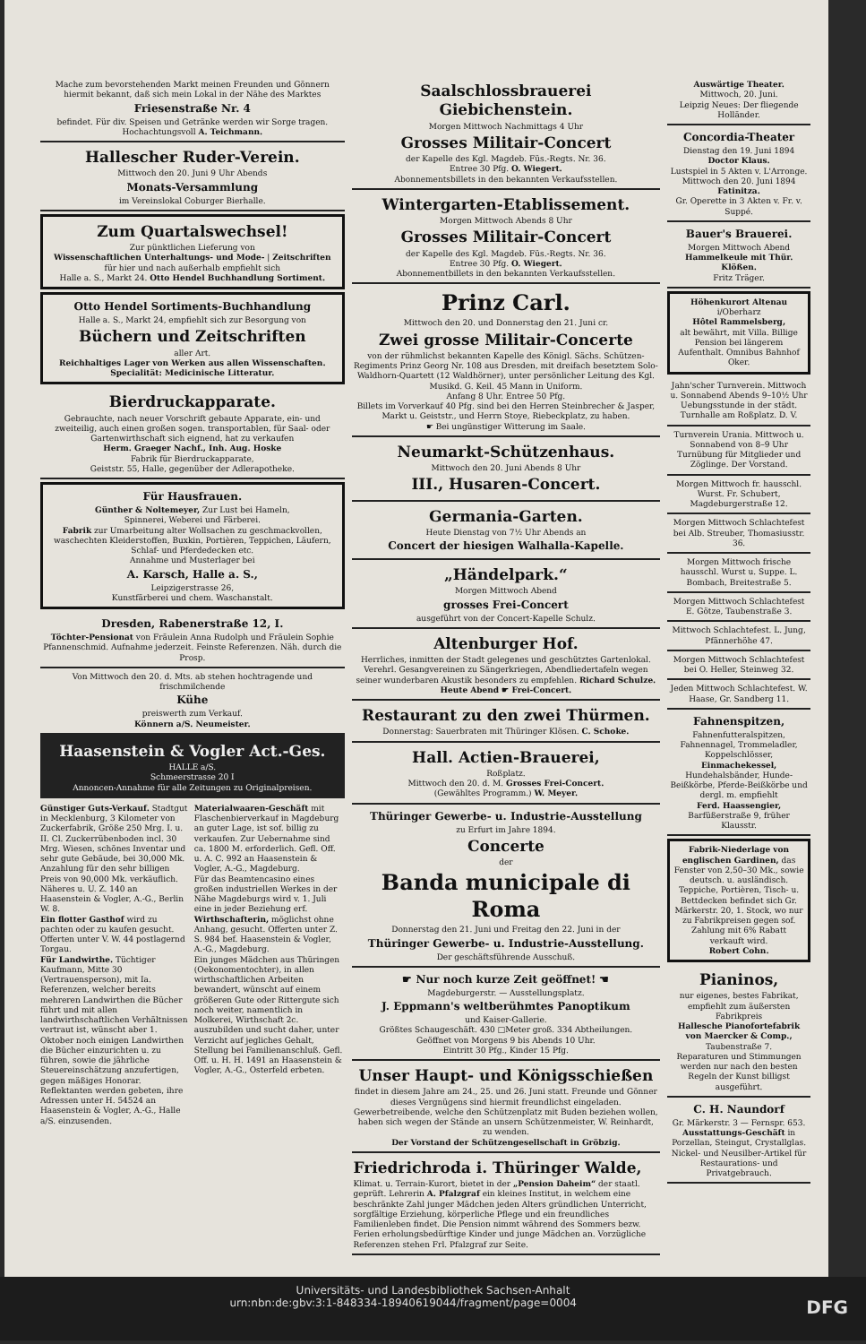Mache zum bevorstehenden Markt meinen Freunden und Gönnern hiermit bekannt, daß sich mein Lokal in der Nähe des Marktes
Friesenstraße Nr. 4
befindet. Für div. Speisen und Getränke werden wir Sorge tragen. Hochachtungsvoll A. Teichmann.
Hallescher Ruder-Verein.
Mittwoch den 20. Juni 9 Uhr Abends
Monats-Versammlung
im Vereinslokal Coburger Bierhalle.
Zum Quartalswechsel!
Zur pünktlichen Lieferung von
Wissenschaftlichen Unterhaltungs- und Mode- | Zeitschriften
für hier und nach außerhalb empfiehlt sich
Halle a. S., Markt 24. Otto Hendel Buchhandlung Sortiment.
Otto Hendel Sortiments-Buchhandlung
Halle a. S., Markt 24, empfiehlt sich zur Besorgung von
Büchern und Zeitschriften
aller Art.
Reichhaltiges Lager von Werken aus allen Wissenschaften.
Specialität: Medicinische Litteratur.
Bierdruckapparate.
Gebrauchte, nach neuer Vorschrift gebaute Apparate, ein- und zweiteilig, auch einen großen sogen. transportablen, für Saal- oder Gartenwirthschaft sich eignend, hat zu verkaufen
Herm. Graeger Nachf., Inh. Aug. Hoske
Fabrik für Bierdruckapparate,
Geiststr. 55, Halle, gegenüber der Adlerapotheke.
Für Hausfrauen.
Günther & Noltemeyer, Zur Lust bei Hameln,
Spinnerei, Weberei und Färberei.
Fabrik zur Umarbeitung alter Wollsachen zu geschmackvollen, waschechten Kleiderstoffen, Buxkin, Portièren, Teppichen, Läufern, Schlaf- und Pferdedecken etc.
Annahme und Musterlager bei
A. Karsch, Halle a. S.,
Leipzigerstrasse 26,
Kunstfärberei und chem. Waschanstalt.
Dresden, Rabenerstraße 12, I.
Töchter-Pensionat von Fräulein Anna Rudolph und Fräulein Sophie Pfannenschmid. Aufnahme jederzeit. Feinste Referenzen. Näh. durch die Prosp.
Von Mittwoch den 20. d. Mts. ab stehen hochtragende und frischmilchende
Kühe
preiswerth zum Verkauf.
Könnern a/S. Neumeister.
Haasenstein & Vogler Act.-Ges.
HALLE a/S.
Schmeerstrasse 20 I
Annoncen-Annahme für alle Zeitungen zu Originalpreisen.
Günstiger Guts-Verkauf. Stadtgut in Mecklenburg, 3 Kilometer von Zuckerfabrik, Größe 250 Mrg. I. u. II. Cl. Zuckerrübenboden incl. 30 Mrg. Wiesen, schönes Inventar und sehr gute Gebäude, bei 30,000 Mk. Anzahlung für den sehr billigen Preis von 90,000 Mk. verkäuflich. Näheres u. U. Z. 140 an Haasenstein & Vogler, A.-G., Berlin W. 8.
Ein flotter Gasthof wird zu pachten oder zu kaufen gesucht. Offerten unter V. W. 44 postlagernd Torgau.
Für Landwirthe. Tüchtiger Kaufmann, Mitte 30 (Vertrauensperson), mit Ia. Referenzen, welcher bereits mehreren Landwirthen die Bücher führt und mit allen landwirthschaftlichen Verhältnissen vertraut ist, wünscht aber 1. Oktober noch einigen Landwirthen die Bücher einzurichten u. zu führen, sowie die jährliche Steuereinschätzung anzufertigen, gegen mäßiges Honorar. Reflektanten werden gebeten, ihre Adressen unter H. 54524 an Haasenstein & Vogler, A.-G., Halle a/S. einzusenden.
Materialwaaren-Geschäft mit Flaschenbierverkauf in Magdeburg an guter Lage, ist sof. billig zu verkaufen. Zur Uebernahme sind ca. 1800 M. erforderlich. Gefl. Off. u. A. C. 992 an Haasenstein & Vogler, A.-G., Magdeburg.
Für das Beamtencasino eines großen industriellen Werkes in der Nähe Magdeburgs wird v. 1. Juli eine in jeder Beziehung erf. Wirthschafterin, möglichst ohne Anhang, gesucht. Offerten unter Z. S. 984 bef. Haasenstein & Vogler, A.-G., Magdeburg.
Ein junges Mädchen aus Thüringen (Oekonomentochter), in allen wirthschaftlichen Arbeiten bewandert, wünscht auf einem größeren Gute oder Rittergute sich noch weiter, namentlich in Molkerei, Wirthschaft 2c. auszubilden und sucht daher, unter Verzicht auf jegliches Gehalt, Stellung bei Familienanschluß. Gefl. Off. u. H. H. 1491 an Haasenstein & Vogler, A.-G., Osterfeld erbeten.
Saalschlossbrauerei Giebichenstein.
Morgen Mittwoch Nachmittags 4 Uhr
Grosses Militair-Concert
der Kapelle des Kgl. Magdeb. Füs.-Regts. Nr. 36.
Entree 30 Pfg. O. Wiegert.
Abonnementsbillets in den bekannten Verkaufsstellen.
Wintergarten-Etablissement.
Morgen Mittwoch Abends 8 Uhr
Grosses Militair-Concert
der Kapelle des Kgl. Magdeb. Füs.-Regts. Nr. 36.
Entree 30 Pfg. O. Wiegert.
Abonnementbillets in den bekannten Verkaufsstellen.
Prinz Carl.
Mittwoch den 20. und Donnerstag den 21. Juni cr.
Zwei grosse Militair-Concerte
von der rühmlichst bekannten Kapelle des Königl. Sächs. Schützen-Regiments Prinz Georg Nr. 108 aus Dresden, mit dreifach besetztem Solo-Waldhorn-Quartett (12 Waldhörner), unter persönlicher Leitung des Kgl. Musikd. G. Keil. 45 Mann in Uniform.
Anfang 8 Uhr. Entree 50 Pfg.
Billets im Vorverkauf 40 Pfg. sind bei den Herren Steinbrecher & Jasper, Markt u. Geiststr., und Herrn Stoye, Riebeckplatz, zu haben.
☛ Bei ungünstiger Witterung im Saale.
Neumarkt-Schützenhaus.
Mittwoch den 20. Juni Abends 8 Uhr
III., Husaren-Concert.
Germania-Garten.
Heute Dienstag von 7½ Uhr Abends an
Concert der hiesigen Walhalla-Kapelle.
„Händelpark.“
Morgen Mittwoch Abend
grosses Frei-Concert
ausgeführt von der Concert-Kapelle Schulz.
Altenburger Hof.
Herrliches, inmitten der Stadt gelegenes und geschütztes Gartenlokal. Verehrl. Gesangvereinen zu Sängerkriegen, Abendliedertafeln wegen seiner wunderbaren Akustik besonders zu empfehlen. Richard Schulze.
Heute Abend ☛ Frei-Concert.
Restaurant zu den zwei Thürmen.
Donnerstag: Sauerbraten mit Thüringer Klösen. C. Schoke.
Hall. Actien-Brauerei,
Roßplatz.
Mittwoch den 20. d. M. Grosses Frei-Concert.
(Gewähltes Programm.) W. Meyer.
Thüringer Gewerbe- u. Industrie-Ausstellung
zu Erfurt im Jahre 1894.
Concerte
der
Banda municipale di Roma
Donnerstag den 21. Juni und Freitag den 22. Juni in der
Thüringer Gewerbe- u. Industrie-Ausstellung.
Der geschäftsführende Ausschuß.
☛ Nur noch kurze Zeit geöffnet! ☚
Magdeburgerstr. — Ausstellungsplatz.
J. Eppmann's weltberühmtes Panoptikum
und Kaiser-Gallerie.
Größtes Schaugeschäft. 430 □Meter groß. 334 Abtheilungen.
Geöffnet von Morgens 9 bis Abends 10 Uhr.
Eintritt 30 Pfg., Kinder 15 Pfg.
Unser Haupt- und Königsschießen
findet in diesem Jahre am 24., 25. und 26. Juni statt. Freunde und Gönner dieses Vergnügens sind hiermit freundlichst eingeladen. Gewerbetreibende, welche den Schützenplatz mit Buden beziehen wollen, haben sich wegen der Stände an unsern Schützenmeister, W. Reinhardt, zu wenden.
Der Vorstand der Schützengesellschaft in Gröbzig.
Friedrichroda i. Thüringer Walde,
Klimat. u. Terrain-Kurort, bietet in der „Pension Daheim“ der staatl. geprüft. Lehrerin A. Pfalzgraf ein kleines Institut, in welchem eine beschränkte Zahl junger Mädchen jeden Alters gründlichen Unterricht, sorgfältige Erziehung, körperliche Pflege und ein freundliches Familienleben findet. Die Pension nimmt während des Sommers bezw. Ferien erholungsbedürftige Kinder und junge Mädchen an. Vorzügliche Referenzen stehen Frl. Pfalzgraf zur Seite.
Auswärtige Theater.
Mittwoch, 20. Juni.
Leipzig Neues: Der fliegende Holländer.
Concordia-Theater
Dienstag den 19. Juni 1894
Doctor Klaus.
Lustspiel in 5 Akten v. L'Arronge.
Mittwoch den 20. Juni 1894
Fatinitza.
Gr. Operette in 3 Akten v. Fr. v. Suppé.
Bauer's Brauerei.
Morgen Mittwoch Abend
Hammelkeule mit Thür. Klößen.
Fritz Träger.
Höhenkurort Altenau i/Oberharz
Hôtel Rammelsberg,
alt bewährt, mit Villa. Billige Pension bei längerem Aufenthalt. Omnibus Bahnhof Oker.
Jahn'scher Turnverein. Mittwoch u. Sonnabend Abends 9–10½ Uhr Uebungsstunde in der städt. Turnhalle am Roßplatz. D. V.
Turnverein Urania. Mittwoch u. Sonnabend von 8–9 Uhr Turnübung für Mitglieder und Zöglinge. Der Vorstand.
Morgen Mittwoch fr. hausschl. Wurst. Fr. Schubert, Magdeburgerstraße 12.
Morgen Mittwoch Schlachtefest bei Alb. Streuber, Thomasiusstr. 36.
Morgen Mittwoch frische hausschl. Wurst u. Suppe. L. Bombach, Breitestraße 5.
Morgen Mittwoch Schlachtefest E. Götze, Taubenstraße 3.
Mittwoch Schlachtefest. L. Jung, Pfännerhöhe 47.
Morgen Mittwoch Schlachtefest bei O. Heller, Steinweg 32.
Jeden Mittwoch Schlachtefest. W. Haase, Gr. Sandberg 11.
Fahnenspitzen,
Fahnenfutteralspitzen, Fahnennagel, Trommeladler, Koppelschlösser,
Einmachekessel,
Hundehalsbänder, Hunde-Beißkörbe, Pferde-Beißkörbe und dergl. m. empfiehlt
Ferd. Haassengier,
Barfüßerstraße 9, früher Klausstr.
Fabrik-Niederlage von englischen Gardinen, das Fenster von 2,50–30 Mk., sowie deutsch. u. ausländisch. Teppiche, Portièren, Tisch- u. Bettdecken befindet sich Gr. Märkerstr. 20, 1. Stock, wo nur zu Fabrikpreisen gegen sof. Zahlung mit 6% Rabatt verkauft wird.
Robert Cohn.
Pianinos,
nur eigenes, bestes Fabrikat, empfiehlt zum äußersten Fabrikpreis
Hallesche Pianofortefabrik von Maercker & Comp., Taubenstraße 7.
Reparaturen und Stimmungen werden nur nach den besten Regeln der Kunst billigst ausgeführt.
C. H. Naundorf
Gr. Märkerstr. 3 — Fernspr. 653.
Ausstattungs-Geschäft in Porzellan, Steingut, Crystallglas.
Nickel- und Neusilber-Artikel für Restaurations- und Privatgebrauch.
Universitäts- und Landesbibliothek Sachsen-Anhalt
urn:nbn:de:gbv:3:1-848334-18940619044/fragment/page=0004 DFG